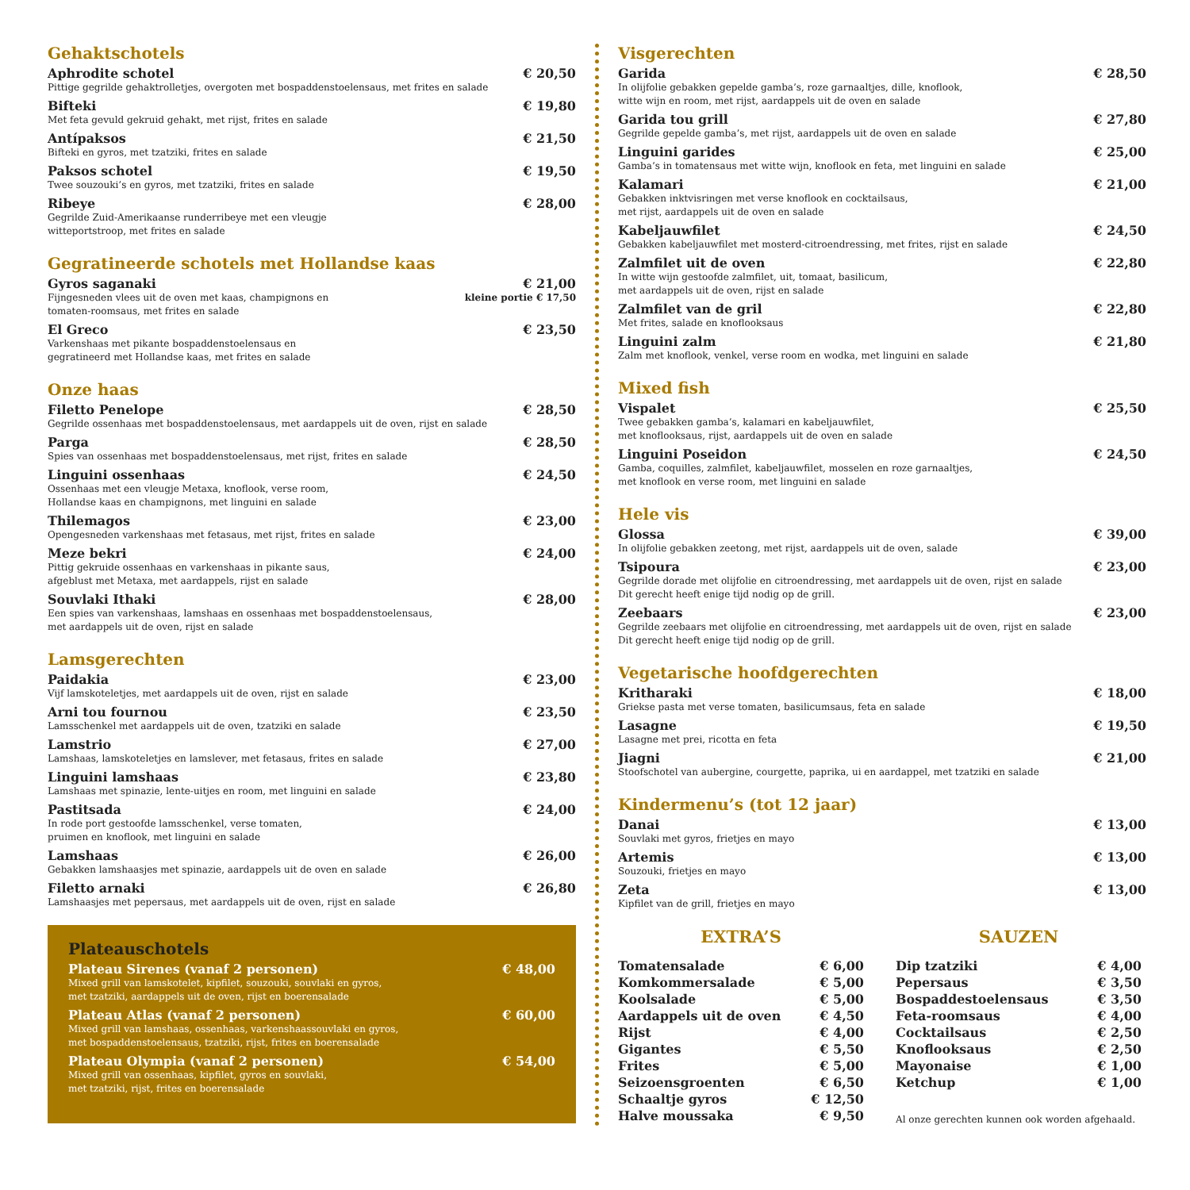Gehaktschotels
Aphrodite schotel € 20,50
Pittige gegrilde gehaktrolletjes, overgoten met bospaddenstoelensaus, met frites en salade
Bifteki € 19,80
Met feta gevuld gekruid gehakt, met rijst, frites en salade
Antípaksos € 21,50
Bifteki en gyros, met tzatziki, frites en salade
Paksos schotel € 19,50
Twee souzouki’s en gyros, met tzatziki, frites en salade
Ribeye € 28,00
Gegrilde Zuid-Amerikaanse runderribeye met een vleugje
witteportstroop, met frites en salade
Gegratineerde schotels met Hollandse kaas
Gyros saganaki € 21,00
Fijngesneden vlees uit de oven met kaas, champignons en
tomaten-roomsaus, met frites en salade kleine portie € 17,50
El Greco € 23,50
Varkenshaas met pikante bospaddenstoelensaus en
gegratineerd met Hollandse kaas, met frites en salade
Onze haas
Filetto Penelope € 28,50
Gegrilde ossenhaas met bospaddenstoelensaus, met aardappels uit de oven, rijst en salade
Parga € 28,50
Spies van ossenhaas met bospaddenstoelensaus, met rijst, frites en salade
Linguini ossenhaas € 24,50
Ossenhaas met een vleugje Metaxa, knoflook, verse room,
Hollandse kaas en champignons, met linguini en salade
Thilemagos € 23,00
Opengesneden varkenshaas met fetasaus, met rijst, frites en salade
Meze bekri € 24,00
Pittig gekruide ossenhaas en varkenshaas in pikante saus,
afgeblust met Metaxa, met aardappels, rijst en salade
Souvlaki Ithaki € 28,00
Een spies van varkenshaas, lamshaas en ossenhaas met bospaddenstoelensaus,
met aardappels uit de oven, rijst en salade
Lamsgerechten
Paidakia € 23,00
Vijf lamskoteletjes, met aardappels uit de oven, rijst en salade
Arni tou fournou € 23,50
Lamsschenkel met aardappels uit de oven, tzatziki en salade
Lamstrio € 27,00
Lamshaas, lamskoteletjes en lamslever, met fetasaus, frites en salade
Linguini lamshaas € 23,80
Lamshaas met spinazie, lente-uitjes en room, met linguini en salade
Pastitsada € 24,00
In rode port gestoofde lamsschenkel, verse tomaten,
pruimen en knoflook, met linguini en salade
Lamshaas € 26,00
Gebakken lamshaasjes met spinazie, aardappels uit de oven en salade
Filetto arnaki € 26,80
Lamshaasjes met pepersaus, met aardappels uit de oven, rijst en salade
Plateauschotels
Plateau Sirenes (vanaf 2 personen) € 48,00
Mixed grill van lamskotelet, kipfilet, souzouki, souvlaki en gyros,
met tzatziki, aardappels uit de oven, rijst en boerensalade
Plateau Atlas (vanaf 2 personen) € 60,00
Mixed grill van lamshaas, ossenhaas, varkenshaassouvlaki en gyros,
met bospaddenstoelensaus, tzatziki, rijst, frites en boerensalade
Plateau Olympia (vanaf 2 personen) € 54,00
Mixed grill van ossenhaas, kipfilet, gyros en souvlaki,
met tzatziki, rijst, frites en boerensalade
Visgerechten
Garida € 28,50
In olijfolie gebakken gepelde gamba’s, roze garnaaltjes, dille, knoflook,
witte wijn en room, met rijst, aardappels uit de oven en salade
Garida tou grill € 27,80
Gegrilde gepelde gamba’s, met rijst, aardappels uit de oven en salade
Linguini garides € 25,00
Gamba’s in tomatensaus met witte wijn, knoflook en feta, met linguini en salade
Kalamari € 21,00
Gebakken inktvisringen met verse knoflook en cocktailsaus,
met rijst, aardappels uit de oven en salade
Kabeljauwfilet € 24,50
Gebakken kabeljauwfilet met mosterd-citroendressing, met frites, rijst en salade
Zalmfilet uit de oven € 22,80
In witte wijn gestoofde zalmfilet, uit, tomaat, basilicum,
met aardappels uit de oven, rijst en salade
Zalmfilet van de gril € 22,80
Met frites, salade en knoflooksaus
Linguini zalm € 21,80
Zalm met knoflook, venkel, verse room en wodka, met linguini en salade
Mixed fish
Vispalet € 25,50
Twee gebakken gamba’s, kalamari en kabeljauwfilet,
met knoflooksaus, rijst, aardappels uit de oven en salade
Linguini Poseidon € 24,50
Gamba, coquilles, zalmfilet, kabeljauwfilet, mosselen en roze garnaaltjes,
met knoflook en verse room, met linguini en salade
Hele vis
Glossa € 39,00
In olijfolie gebakken zeetong, met rijst, aardappels uit de oven, salade
Tsipoura € 23,00
Gegrilde dorade met olijfolie en citroendressing, met aardappels uit de oven, rijst en salade
Dit gerecht heeft enige tijd nodig op de grill.
Zeebaars € 23,00
Gegrilde zeebaars met olijfolie en citroendressing, met aardappels uit de oven, rijst en salade
Dit gerecht heeft enige tijd nodig op de grill.
Vegetarische hoofdgerechten
Kritharaki € 18,00
Griekse pasta met verse tomaten, basilicumsaus, feta en salade
Lasagne € 19,50
Lasagne met prei, ricotta en feta
Jiagni € 21,00
Stoofschotel van aubergine, courgette, paprika, ui en aardappel, met tzatziki en salade
Kindermenu’s (tot 12 jaar)
Danai € 13,00
Souvlaki met gyros, frietjes en mayo
Artemis € 13,00
Souzouki, frietjes en mayo
Zeta € 13,00
Kipfilet van de grill, frietjes en mayo
EXTRA’S
Tomatensalade € 6,00
Komkommersalade € 5,00
Koolsalade € 5,00
Aardappels uit de oven € 4,50
Rijst € 4,00
Gigantes € 5,50
Frites € 5,00
Seizoensgroenten € 6,50
Schaaltje gyros € 12,50
Halve moussaka € 9,50
SAUZEN
Dip tzatziki € 4,00
Pepersaus € 3,50
Bospaddestoelensaus € 3,50
Feta-roomsaus € 4,00
Cocktailsaus € 2,50
Knoflooksaus € 2,50
Mayonaise € 1,00
Ketchup € 1,00
Al onze gerechten kunnen ook worden afgehaald.